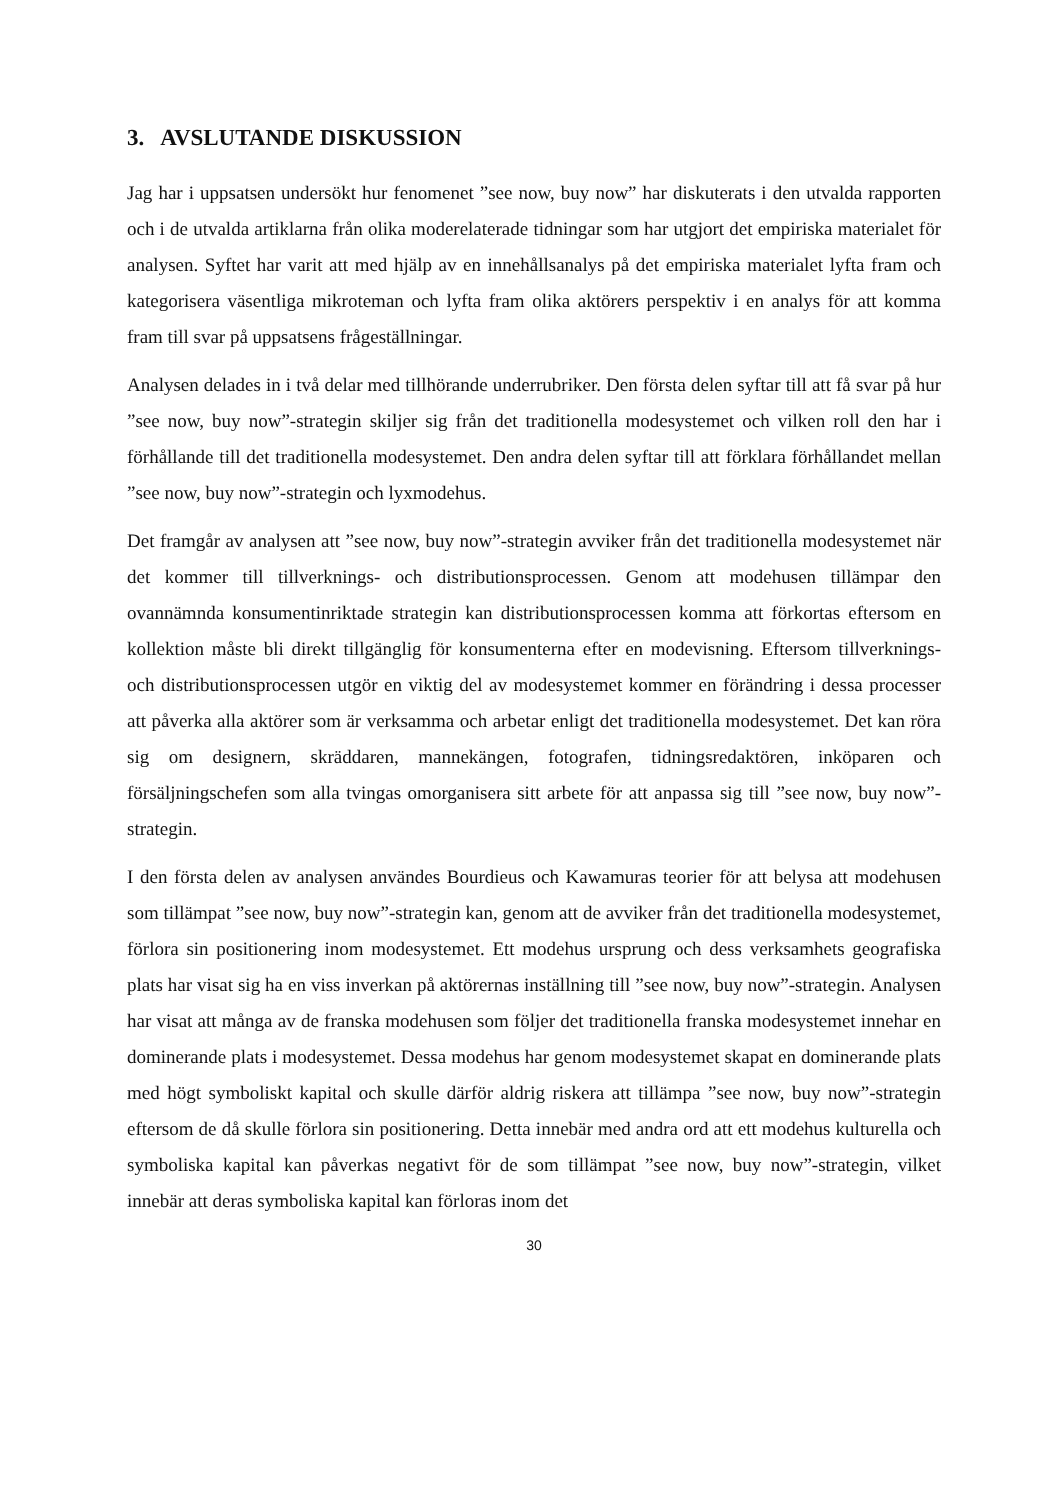3. AVSLUTANDE DISKUSSION
Jag har i uppsatsen undersökt hur fenomenet ”see now, buy now” har diskuterats i den utvalda rapporten och i de utvalda artiklarna från olika moderelaterade tidningar som har utgjort det empiriska materialet för analysen. Syftet har varit att med hjälp av en innehållsanalys på det empiriska materialet lyfta fram och kategorisera väsentliga mikroteman och lyfta fram olika aktörers perspektiv i en analys för att komma fram till svar på uppsatsens frågeställningar.
Analysen delades in i två delar med tillhörande underrubriker. Den första delen syftar till att få svar på hur ”see now, buy now”-strategin skiljer sig från det traditionella modesystemet och vilken roll den har i förhållande till det traditionella modesystemet. Den andra delen syftar till att förklara förhållandet mellan ”see now, buy now”-strategin och lyxmodehus.
Det framgår av analysen att ”see now, buy now”-strategin avviker från det traditionella modesystemet när det kommer till tillverknings- och distributionsprocessen. Genom att modehusen tillämpar den ovannämnda konsumentinriktade strategin kan distributionsprocessen komma att förkortas eftersom en kollektion måste bli direkt tillgänglig för konsumenterna efter en modevisning. Eftersom tillverknings- och distributionsprocessen utgör en viktig del av modesystemet kommer en förändring i dessa processer att påverka alla aktörer som är verksamma och arbetar enligt det traditionella modesystemet. Det kan röra sig om designern, skräddaren, mannekängen, fotografen, tidningsredaktören, inköparen och försäljningschefen som alla tvingas omorganisera sitt arbete för att anpassa sig till ”see now, buy now”-strategin.
I den första delen av analysen användes Bourdieus och Kawamuras teorier för att belysa att modehusen som tillämpat ”see now, buy now”-strategin kan, genom att de avviker från det traditionella modesystemet, förlora sin positionering inom modesystemet. Ett modehus ursprung och dess verksamhets geografiska plats har visat sig ha en viss inverkan på aktörernas inställning till ”see now, buy now”-strategin. Analysen har visat att många av de franska modehusen som följer det traditionella franska modesystemet innehar en dominerande plats i modesystemet. Dessa modehus har genom modesystemet skapat en dominerande plats med högt symboliskt kapital och skulle därför aldrig riskera att tillämpa ”see now, buy now”-strategin eftersom de då skulle förlora sin positionering. Detta innebär med andra ord att ett modehus kulturella och symboliska kapital kan påverkas negativt för de som tillämpat ”see now, buy now”-strategin, vilket innebär att deras symboliska kapital kan förloras inom det
30